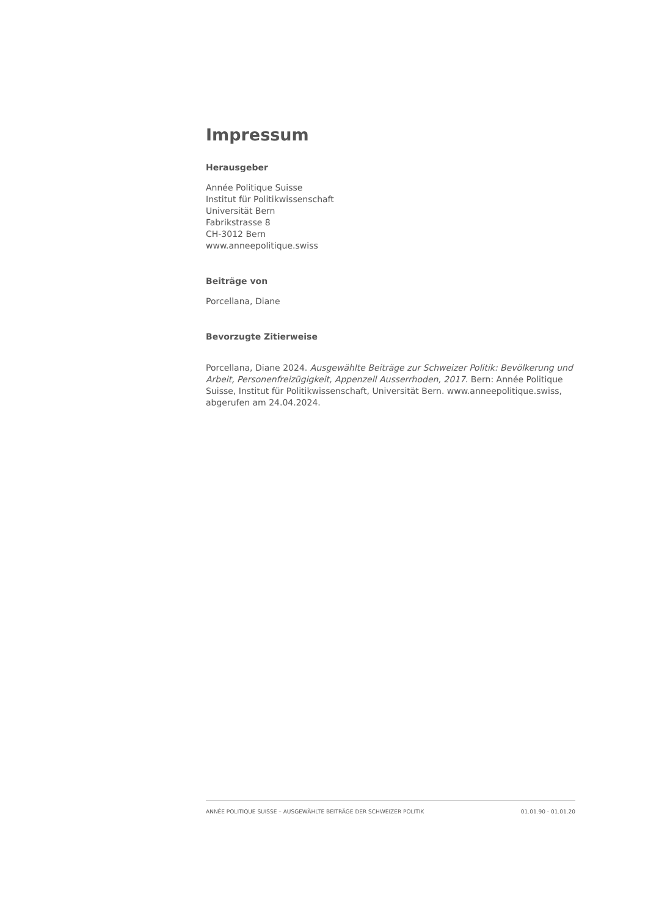Impressum
Herausgeber
Année Politique Suisse
Institut für Politikwissenschaft
Universität Bern
Fabrikstrasse 8
CH-3012 Bern
www.anneepolitique.swiss
Beiträge von
Porcellana, Diane
Bevorzugte Zitierweise
Porcellana, Diane 2024. Ausgewählte Beiträge zur Schweizer Politik: Bevölkerung und Arbeit, Personenfreizügigkeit, Appenzell Ausserrhoden, 2017. Bern: Année Politique Suisse, Institut für Politikwissenschaft, Universität Bern. www.anneepolitique.swiss, abgerufen am 24.04.2024.
ANNÉE POLITIQUE SUISSE – AUSGEWÄHLTE BEITRÄGE DER SCHWEIZER POLITIK 01.01.90 - 01.01.20